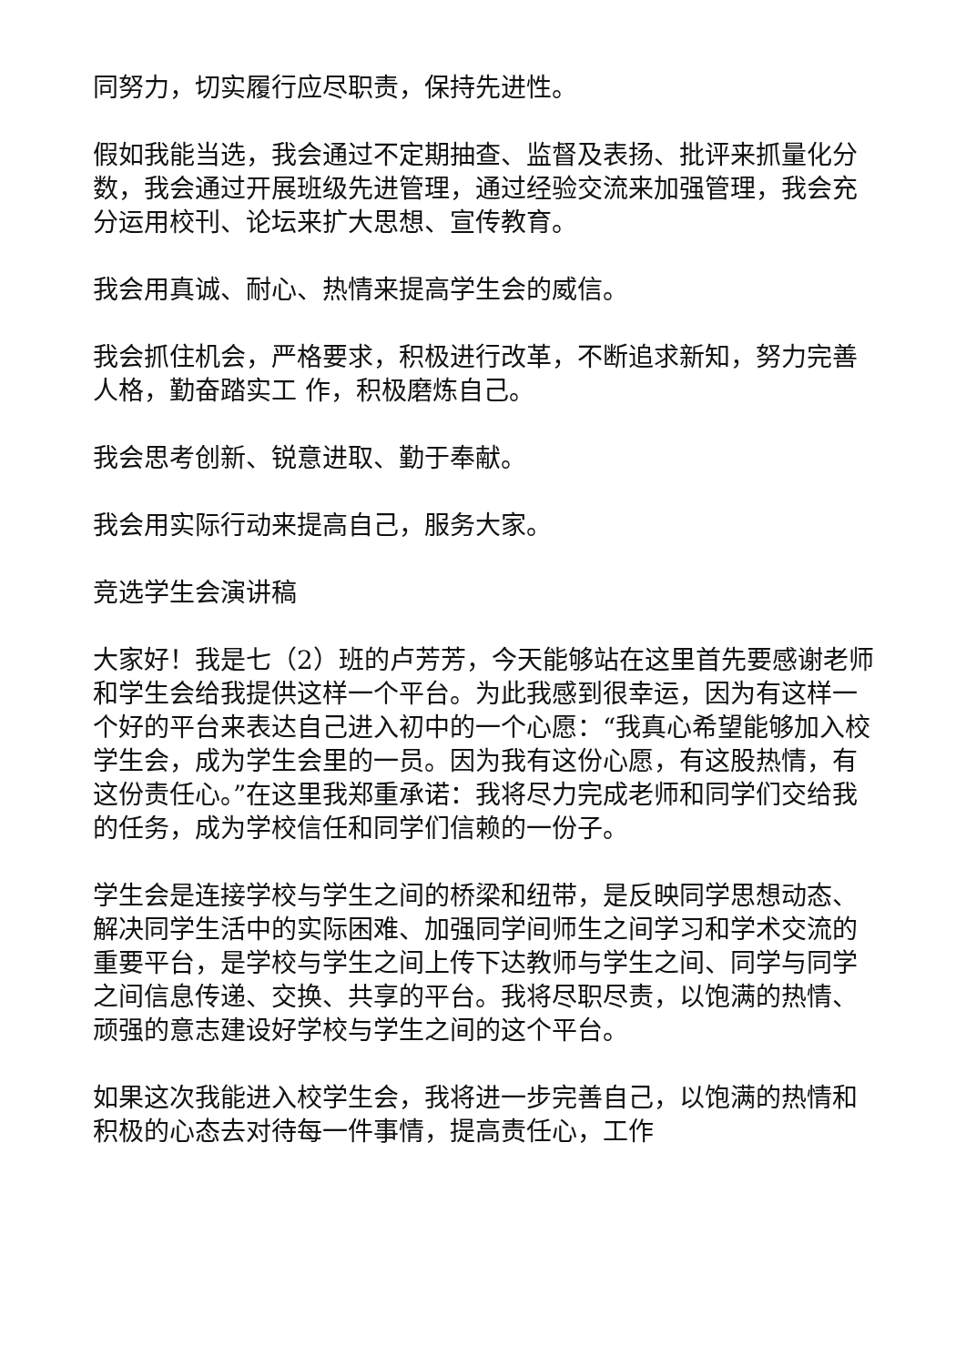同努力，切实履行应尽职责，保持先进性。
假如我能当选，我会通过不定期抽查、监督及表扬、批评来抓量化分数，我会通过开展班级先进管理，通过经验交流来加强管理，我会充分运用校刊、论坛来扩大思想、宣传教育。
我会用真诚、耐心、热情来提高学生会的威信。
我会抓住机会，严格要求，积极进行改革，不断追求新知，努力完善人格，勤奋踏实工 作，积极磨炼自己。
我会思考创新、锐意进取、勤于奉献。
我会用实际行动来提高自己，服务大家。
竞选学生会演讲稿
大家好！我是七（2）班的卢芳芳，今天能够站在这里首先要感谢老师和学生会给我提供这样一个平台。为此我感到很幸运，因为有这样一个好的平台来表达自己进入初中的一个心愿：“我真心希望能够加入校学生会，成为学生会里的一员。因为我有这份心愿，有这股热情，有这份责任心。”在这里我郑重承诺：我将尽力完成老师和同学们交给我的任务，成为学校信任和同学们信赖的一份子。
学生会是连接学校与学生之间的桥梁和纽带，是反映同学思想动态、解决同学生活中的实际困难、加强同学间师生之间学习和学术交流的重要平台，是学校与学生之间上传下达教师与学生之间、同学与同学之间信息传递、交换、共享的平台。我将尽职尽责，以饱满的热情、顽强的意志建设好学校与学生之间的这个平台。
如果这次我能进入校学生会，我将进一步完善自己，以饱满的热情和积极的心态去对待每一件事情，提高责任心，工作